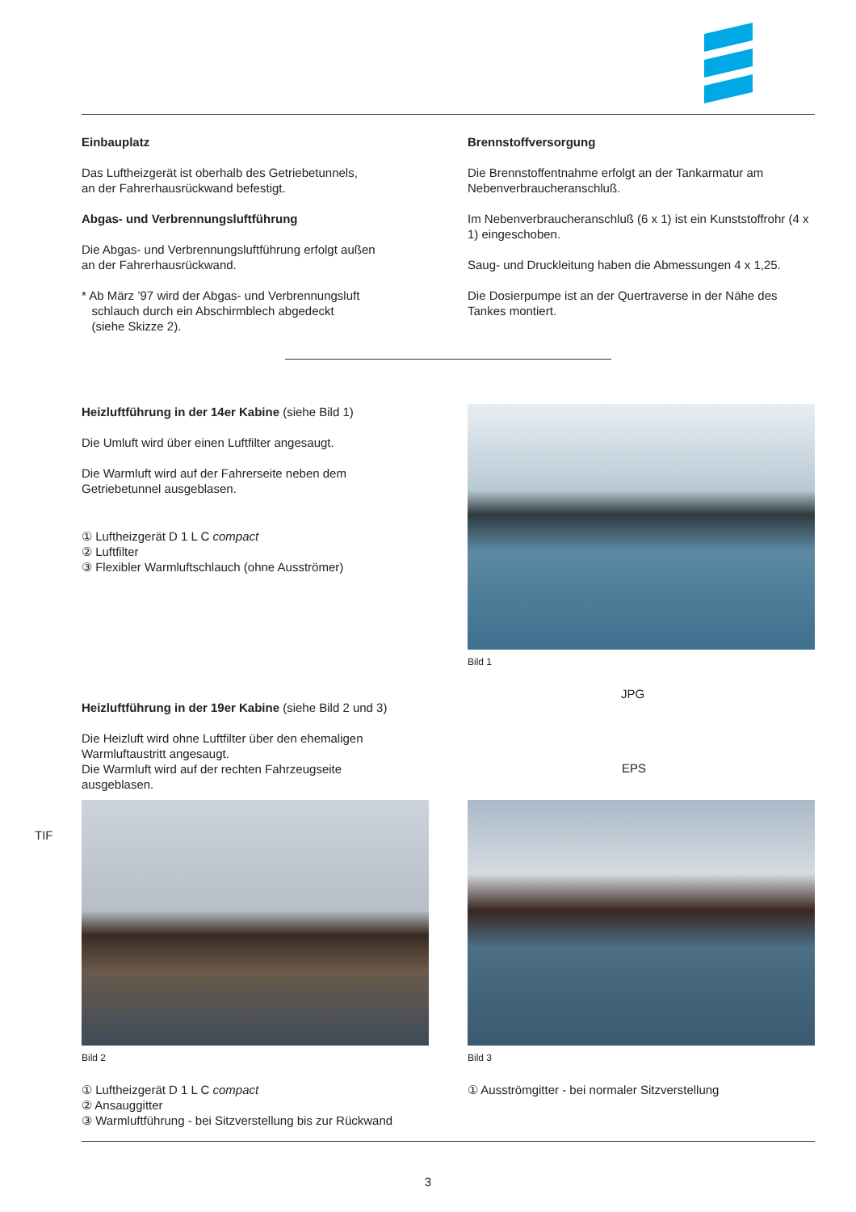Einbauplatz
Das Luftheizgerät ist oberhalb des Getriebetunnels,
an der Fahrerhausrückwand befestigt.
Abgas- und Verbrennungsluftführung
Die Abgas- und Verbrennungsluftführung erfolgt außen
an der Fahrerhausrückwand.
* Ab März ’97 wird der Abgas- und Verbrennungsluft
schlauch durch ein Abschirmblech abgedeckt
(siehe Skizze 2).
Brennstoffversorgung
Die Brennstoffentnahme erfolgt an der Tankarmatur am Nebenverbraucheranschluß.
Im Nebenverbraucheranschluß (6 x 1) ist ein Kunststoffrohr (4 x 1) eingeschoben.
Saug- und Druckleitung haben die Abmessungen 4 x 1,25.
Die Dosierpumpe ist an der Quertraverse in der Nähe des Tankes montiert.
Heizluftführung in der 14er Kabine (siehe Bild 1)
Die Umluft wird über einen Luftfilter angesaugt.
Die Warmluft wird auf der Fahrerseite neben dem Getriebetunnel ausgeblasen.
① Luftheizgerät D 1 L C compact
② Luftfilter
③ Flexibler Warmluftschlauch (ohne Ausströmer)
Bild 1
JPG
Heizluftführung in der 19er Kabine (siehe Bild 2 und 3)
Die Heizluft wird ohne Luftfilter über den ehemaligen
Warmluftaustritt angesaugt.
Die Warmluft wird auf der rechten Fahrzeugseite
ausgeblasen.
EPS
TIF
Bild 2
① Luftheizgerät D 1 L C compact
② Ansauggitter
③ Warmluftführung - bei Sitzverstellung bis zur Rückwand
Bild 3
① Ausströmgitter - bei normaler Sitzverstellung
3